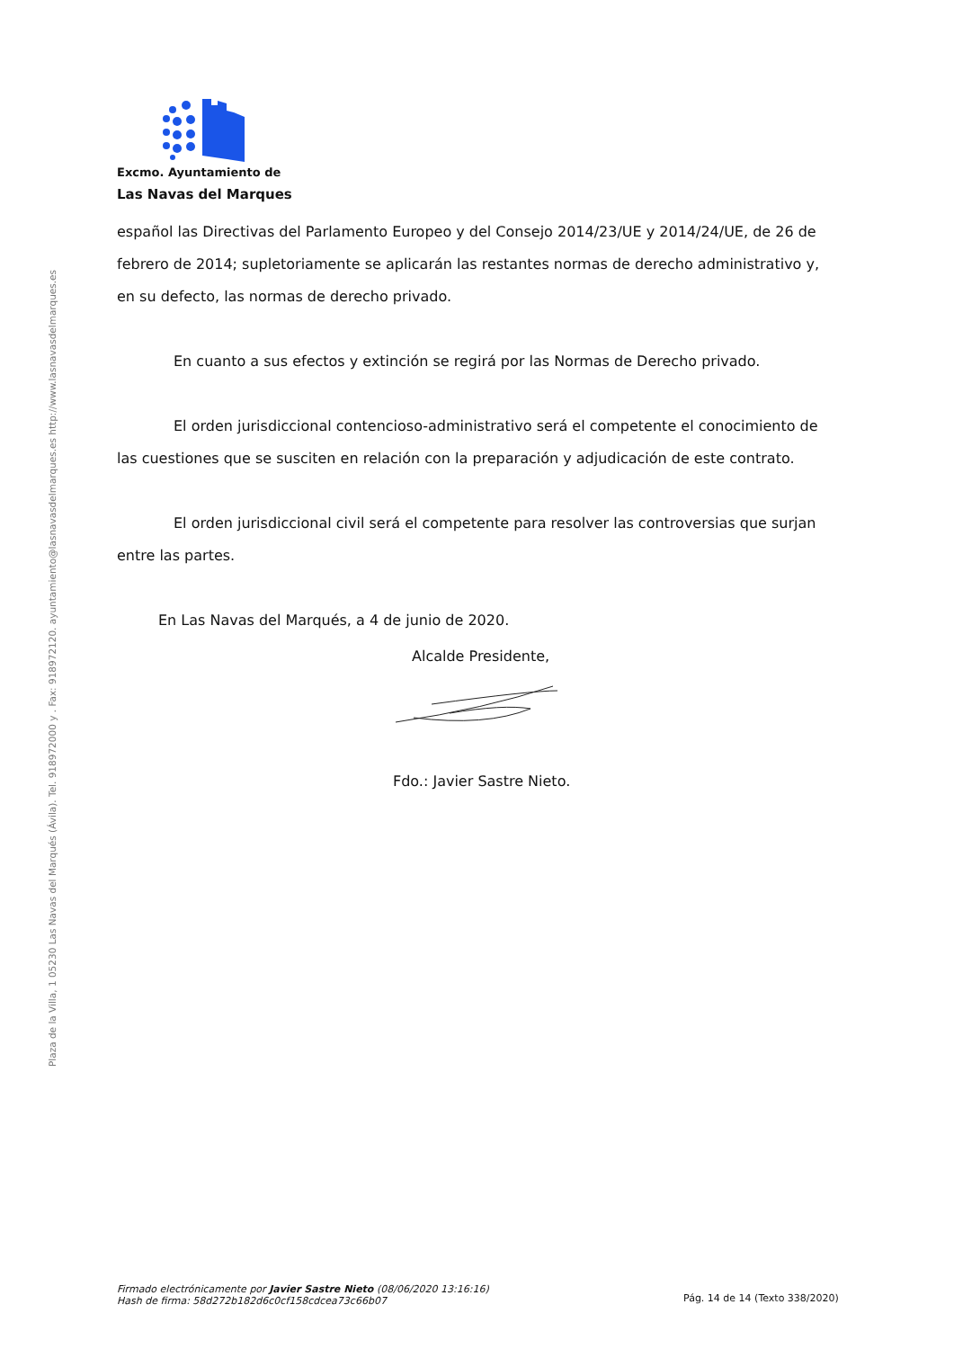Plaza de la Villa, 1 05230 Las Navas del Marqués (Ávila). Tel. 918972000 y . Fax: 918972120. ayuntamiento@lasnavasdelmarques.es http://www.lasnavasdelmarques.es
Excmo. Ayuntamiento de
Las Navas del Marques
español las Directivas del Parlamento Europeo y del Consejo 2014/23/UE y 2014/24/UE, de 26 de febrero de 2014; supletoriamente se aplicarán las restantes normas de derecho administrativo y, en su defecto, las normas de derecho privado.
En cuanto a sus efectos y extinción se regirá por las Normas de Derecho privado.
El orden jurisdiccional contencioso-administrativo será el competente el conocimiento de las cuestiones que se susciten en relación con la preparación y adjudicación de este contrato.
El orden jurisdiccional civil será el competente para resolver las controversias que surjan entre las partes.
En Las Navas del Marqués, a 4 de junio de 2020.
Alcalde Presidente,
Fdo.: Javier Sastre Nieto.
Firmado electrónicamente por Javier Sastre Nieto (08/06/2020 13:16:16)
Hash de firma: 58d272b182d6c0cf158cdcea73c66b07
Pág. 14 de 14 (Texto 338/2020)